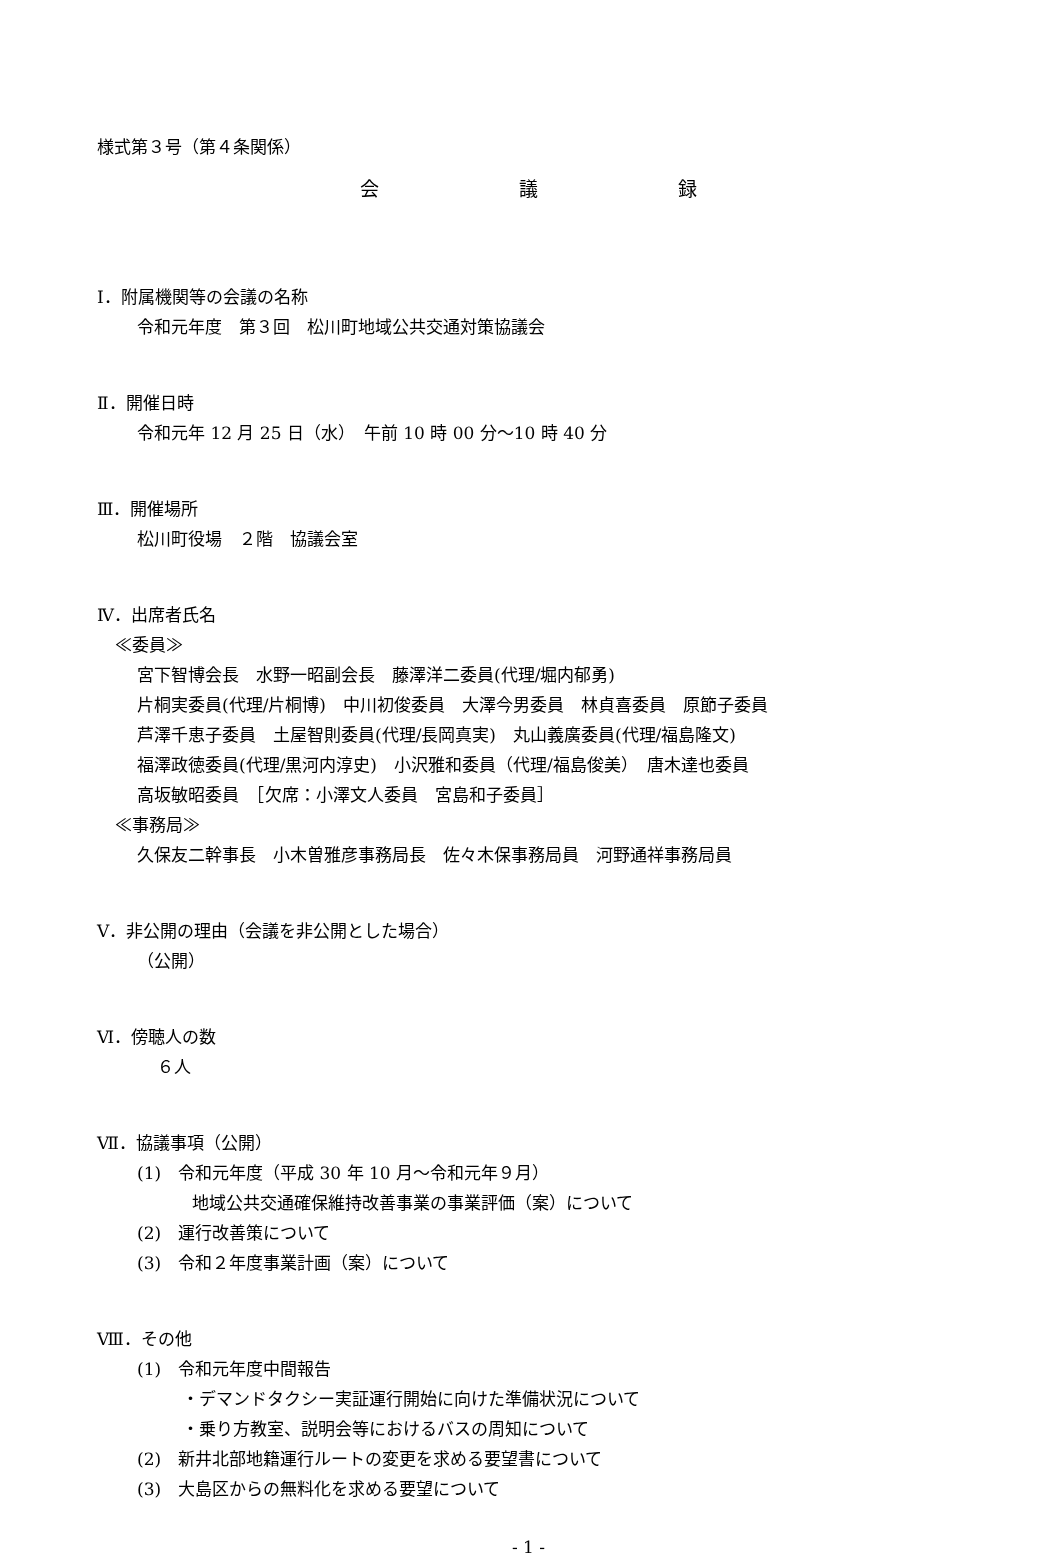様式第３号（第４条関係）
会 議 録
Ⅰ．附属機関等の会議の名称
令和元年度　第３回　松川町地域公共交通対策協議会
Ⅱ．開催日時
令和元年 12 月 25 日（水）　午前 10 時 00 分～10 時 40 分
Ⅲ．開催場所
松川町役場　２階　協議会室
Ⅳ．出席者氏名
≪委員≫
宮下智博会長　水野一昭副会長　藤澤洋二委員(代理/堀内郁勇)
片桐実委員(代理/片桐博)　中川初俊委員　大澤今男委員　林貞喜委員　原節子委員
芦澤千恵子委員　土屋智則委員(代理/長岡真実)　丸山義廣委員(代理/福島隆文)
福澤政徳委員(代理/黒河内淳史)　小沢雅和委員（代理/福島俊美）　唐木達也委員
高坂敏昭委員　［欠席：小澤文人委員　宮島和子委員］
≪事務局≫
久保友二幹事長　小木曽雅彦事務局長　佐々木保事務局員　河野通祥事務局員
Ⅴ．非公開の理由（会議を非公開とした場合）
（公開）
Ⅵ．傍聴人の数
６人
Ⅶ．協議事項（公開）
(1)　令和元年度（平成 30 年 10 月～令和元年９月）
地域公共交通確保維持改善事業の事業評価（案）について
(2)　運行改善策について
(3)　令和２年度事業計画（案）について
Ⅷ．その他
(1)　令和元年度中間報告
・デマンドタクシー実証運行開始に向けた準備状況について
・乗り方教室、説明会等におけるバスの周知について
(2)　新井北部地籍運行ルートの変更を求める要望書について
(3)　大島区からの無料化を求める要望について
- 1 -